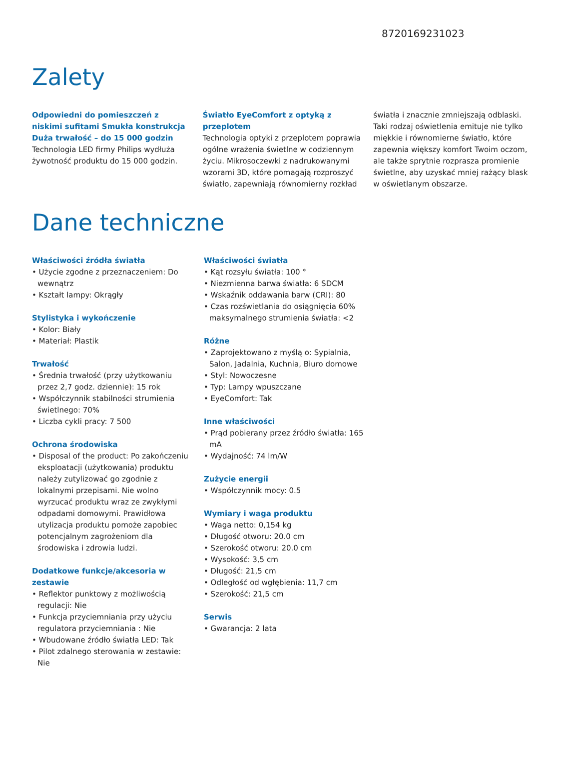8720169231023
Zalety
Odpowiedni do pomieszczeń z niskimi sufitami Smukła konstrukcja
Duża trwałość – do 15 000 godzin
Technologia LED firmy Philips wydłuża żywotność produktu do 15 000 godzin.
Światło EyeComfort z optyką z przeplotem
Technologia optyki z przeplotem poprawia ogólne wrażenia świetlne w codziennym życiu. Mikrosoczewki z nadrukowanymi wzorami 3D, które pomagają rozproszyć światło, zapewniają równomierny rozkład
światła i znacznie zmniejszają odblaski. Taki rodzaj oświetlenia emituje nie tylko miękkie i równomierne światło, które zapewnia większy komfort Twoim oczom, ale także sprytnie rozprasza promienie świetlne, aby uzyskać mniej rażący blask w oświetlanym obszarze.
Dane techniczne
Właściwości źródła światła
• Użycie zgodne z przeznaczeniem: Do wewnątrz
• Kształt lampy: Okrągły
Stylistyka i wykończenie
• Kolor: Biały
• Materiał: Plastik
Trwałość
• Średnia trwałość (przy użytkowaniu przez 2,7 godz. dziennie): 15 rok
• Współczynnik stabilności strumienia świetlnego: 70%
• Liczba cykli pracy: 7 500
Ochrona środowiska
• Disposal of the product: Po zakończeniu eksploatacji (użytkowania) produktu należy zutylizować go zgodnie z lokalnymi przepisami. Nie wolno wyrzucać produktu wraz ze zwykłymi odpadami domowymi. Prawidłowa utylizacja produktu pomoże zapobiec potencjalnym zagrożeniom dla środowiska i zdrowia ludzi.
Dodatkowe funkcje/akcesoria w zestawie
• Reflektor punktowy z możliwością regulacji: Nie
• Funkcja przyciemniania przy użyciu regulatora przyciemniania : Nie
• Wbudowane źródło światła LED: Tak
• Pilot zdalnego sterowania w zestawie: Nie
Właściwości światła
• Kąt rozsyłu światła: 100 °
• Niezmienna barwa światła: 6 SDCM
• Wskaźnik oddawania barw (CRI): 80
• Czas rozświetlania do osiągnięcia 60% maksymalnego strumienia światła: <2
Różne
• Zaprojektowano z myślą o: Sypialnia, Salon, Jadalnia, Kuchnia, Biuro domowe
• Styl: Nowoczesne
• Typ: Lampy wpuszczane
• EyeComfort: Tak
Inne właściwości
• Prąd pobierany przez źródło światła: 165 mA
• Wydajność: 74 lm/W
Zużycie energii
• Współczynnik mocy: 0.5
Wymiary i waga produktu
• Waga netto: 0,154 kg
• Długość otworu: 20.0 cm
• Szerokość otworu: 20.0 cm
• Wysokość: 3,5 cm
• Długość: 21,5 cm
• Odległość od wgłębienia: 11,7 cm
• Szerokość: 21,5 cm
Serwis
• Gwarancja: 2 lata